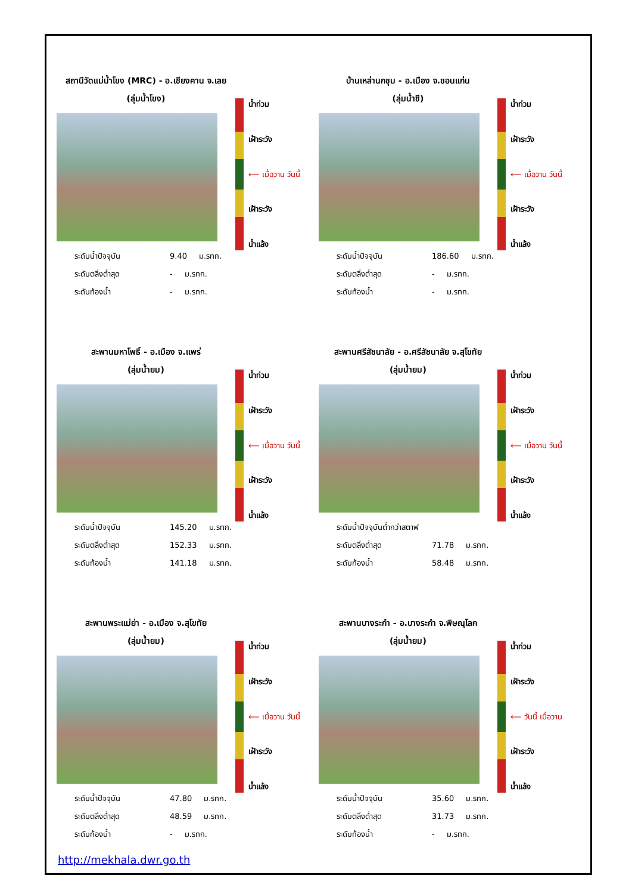สถานีวัดแม่น้ำโขง (MRC) - อ.เชียงคาน จ.เลย
(ลุ่มน้ำโขง)
ระดับน้ำปัจจุบัน 9.40 ม.รทก.
ระดับตลิ่งต่ำสุด - ม.รทก.
ระดับท้องน้ำ - ม.รทก.
น้ำท่วม
เฝ้าระวัง
⟵ เมื่อวาน วันนี้
เฝ้าระวัง
น้ำแล้ง
บ้านเหล่านกชุม - อ.เมือง จ.ขอนแก่น
(ลุ่มน้ำชี)
ระดับน้ำปัจจุบัน 186.60 ม.รทก.
ระดับตลิ่งต่ำสุด - ม.รทก.
ระดับท้องน้ำ - ม.รทก.
น้ำท่วม
เฝ้าระวัง
⟵ เมื่อวาน วันนี้
เฝ้าระวัง
น้ำแล้ง
สะพานมหาโพธิ์ - อ.เมือง จ.แพร่
(ลุ่มน้ำยม)
ระดับน้ำปัจจุบัน 145.20 ม.รทก.
ระดับตลิ่งต่ำสุด 152.33 ม.รทก.
ระดับท้องน้ำ 141.18 ม.รทก.
น้ำท่วม
เฝ้าระวัง
⟵ เมื่อวาน วันนี้
เฝ้าระวัง
น้ำแล้ง
สะพานศรีสัชนาลัย - อ.ศรีสัชนาลัย จ.สุโขทัย
(ลุ่มน้ำยม)
ระดับน้ำปัจจุบันต่ำกว่าสตาฟ
ระดับตลิ่งต่ำสุด 71.78 ม.รทก.
ระดับท้องน้ำ 58.48 ม.รทก.
น้ำท่วม
เฝ้าระวัง
⟵ เมื่อวาน วันนี้
เฝ้าระวัง
น้ำแล้ง
สะพานพระแม่ย่า - อ.เมือง จ.สุโขทัย
(ลุ่มน้ำยม)
ระดับน้ำปัจจุบัน 47.80 ม.รทก.
ระดับตลิ่งต่ำสุด 48.59 ม.รทก.
ระดับท้องน้ำ - ม.รทก.
น้ำท่วม
เฝ้าระวัง
⟵ เมื่อวาน วันนี้
เฝ้าระวัง
น้ำแล้ง
สะพานบางระกำ - อ.บางระกำ จ.พิษณุโลก
(ลุ่มน้ำยม)
ระดับน้ำปัจจุบัน 35.60 ม.รทก.
ระดับตลิ่งต่ำสุด 31.73 ม.รทก.
ระดับท้องน้ำ - ม.รทก.
น้ำท่วม
เฝ้าระวัง
⟵ วันนี้ เมื่อวาน
เฝ้าระวัง
น้ำแล้ง
http://mekhala.dwr.go.th